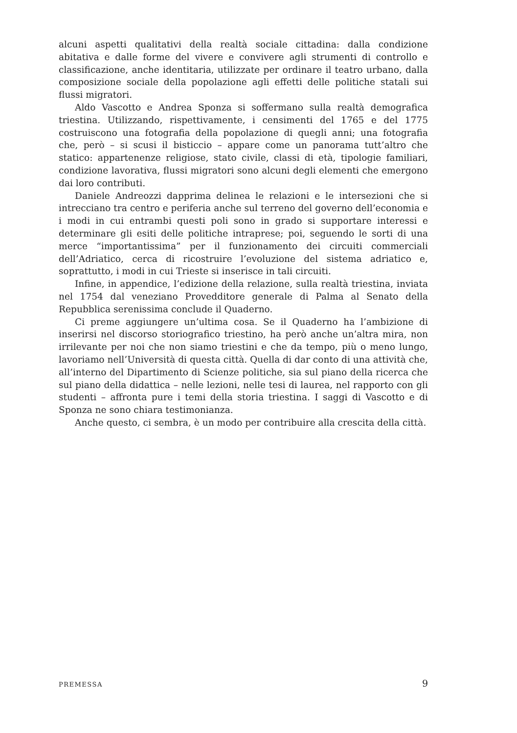alcuni aspetti qualitativi della realtà sociale cittadina: dalla condizione abitativa e dalle forme del vivere e convivere agli strumenti di controllo e classificazione, anche identitaria, utilizzate per ordinare il teatro urbano, dalla composizione sociale della popolazione agli effetti delle politiche statali sui flussi migratori.
Aldo Vascotto e Andrea Sponza si soffermano sulla realtà demografica triestina. Utilizzando, rispettivamente, i censimenti del 1765 e del 1775 costruiscono una fotografia della popolazione di quegli anni; una fotografia che, però – si scusi il bisticcio – appare come un panorama tutt’altro che statico: appartenenze religiose, stato civile, classi di età, tipologie familiari, condizione lavorativa, flussi migratori sono alcuni degli elementi che emergono dai loro contributi.
Daniele Andreozzi dapprima delinea le relazioni e le intersezioni che si intrecciano tra centro e periferia anche sul terreno del governo dell’economia e i modi in cui entrambi questi poli sono in grado si supportare interessi e determinare gli esiti delle politiche intraprese; poi, seguendo le sorti di una merce “importantissima” per il funzionamento dei circuiti commerciali dell’Adriatico, cerca di ricostruire l’evoluzione del sistema adriatico e, soprattutto, i modi in cui Trieste si inserisce in tali circuiti.
Infine, in appendice, l’edizione della relazione, sulla realtà triestina, inviata nel 1754 dal veneziano Provedditore generale di Palma al Senato della Repubblica serenissima conclude il Quaderno.
Ci preme aggiungere un’ultima cosa. Se il Quaderno ha l’ambizione di inserirsi nel discorso storiografico triestino, ha però anche un’altra mira, non irrilevante per noi che non siamo triestini e che da tempo, più o meno lungo, lavoriamo nell’Università di questa città. Quella di dar conto di una attività che, all’interno del Dipartimento di Scienze politiche, sia sul piano della ricerca che sul piano della didattica – nelle lezioni, nelle tesi di laurea, nel rapporto con gli studenti – affronta pure i temi della storia triestina. I saggi di Vascotto e di Sponza ne sono chiara testimonianza.
Anche questo, ci sembra, è un modo per contribuire alla crescita della città.
PREMESSA 9